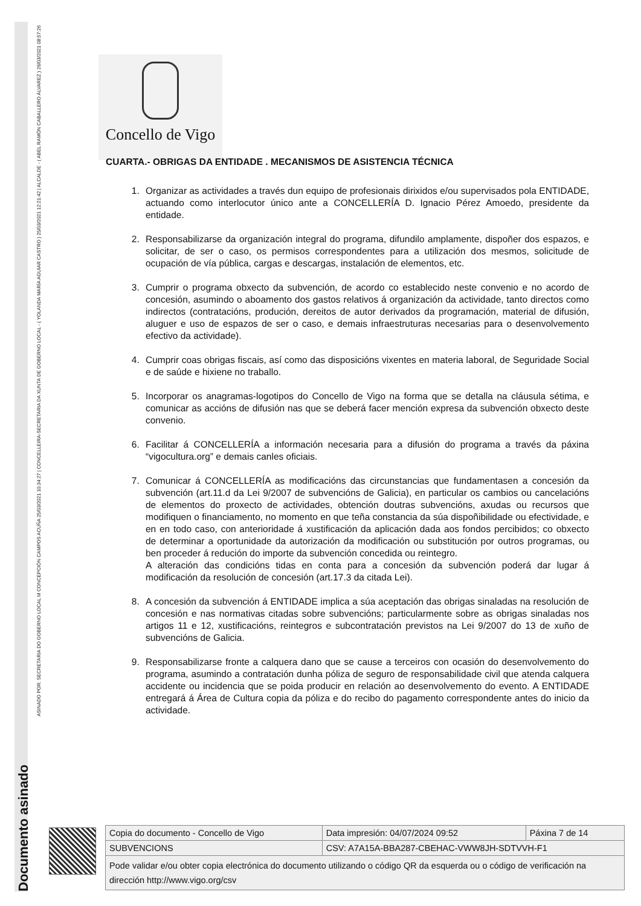Documento asinado
ASINADO POR: SECRETARIA DO GOBERNO LOCAL M CONCEPCIÓN CAMPOS ACUÑA 25/03/2021 10:34:27 | CONCELLEIRA-SECRETARIA DA XUNTA DE GOBERNO LOCAL - ( YOLANDA MARÍA AGUIAR CASTRO ) 25/03/2021 12:21:42 | ALCALDE - ( ABEL RAMÓN CABALLERO ÁLVAREZ ) 26/03/2021 08:57:26
Concello de Vigo
CUARTA.- OBRIGAS DA ENTIDADE . MECANISMOS DE ASISTENCIA TÉCNICA
1. Organizar as actividades a través dun equipo de profesionais dirixidos e/ou supervisados pola ENTIDADE, actuando como interlocutor único ante a CONCELLERÍA D. Ignacio Pérez Amoedo, presidente da entidade.
2. Responsabilizarse da organización integral do programa, difundilo amplamente, dispoñer dos espazos, e solicitar, de ser o caso, os permisos correspondentes para a utilización dos mesmos, solicitude de ocupación de vía pública, cargas e descargas, instalación de elementos, etc.
3. Cumprir o programa obxecto da subvención, de acordo co establecido neste convenio e no acordo de concesión, asumindo o aboamento dos gastos relativos á organización da actividade, tanto directos como indirectos (contratacións, produción, dereitos de autor derivados da programación, material de difusión, aluguer e uso de espazos de ser o caso, e demais infraestruturas necesarias para o desenvolvemento efectivo da actividade).
4. Cumprir coas obrigas fiscais, así como das disposicións vixentes en materia laboral, de Seguridade Social e de saúde e hixiene no traballo.
5. Incorporar os anagramas-logotipos do Concello de Vigo na forma que se detalla na cláusula sétima, e comunicar as accións de difusión nas que se deberá facer mención expresa da subvención obxecto deste convenio.
6. Facilitar á CONCELLERÍA a información necesaria para a difusión do programa a través da páxina “vigocultura.org” e demais canles oficiais.
7. Comunicar á CONCELLERÍA as modificacións das circunstancias que fundamentasen a concesión da subvención (art.11.d da Lei 9/2007 de subvencións de Galicia), en particular os cambios ou cancelacións de elementos do proxecto de actividades, obtención doutras subvencións, axudas ou recursos que modifiquen o financiamento, no momento en que teña constancia da súa dispoñibilidade ou efectividade, e en en todo caso, con anterioridade á xustificación da aplicación dada aos fondos percibidos; co obxecto de determinar a oportunidade da autorización da modificación ou substitución por outros programas, ou ben proceder á redución do importe da subvención concedida ou reintegro.
A alteración das condicións tidas en conta para a concesión da subvención poderá dar lugar á modificación da resolución de concesión (art.17.3 da citada Lei).
8. A concesión da subvención á ENTIDADE implica a súa aceptación das obrigas sinaladas na resolución de concesión e nas normativas citadas sobre subvencións; particularmente sobre as obrigas sinaladas nos artigos 11 e 12, xustificacións, reintegros e subcontratación previstos na Lei 9/2007 do 13 de xuño de subvencións de Galicia.
9. Responsabilizarse fronte a calquera dano que se cause a terceiros con ocasión do desenvolvemento do programa, asumindo a contratación dunha póliza de seguro de responsabilidade civil que atenda calquera accidente ou incidencia que se poida producir en relación ao desenvolvemento do evento. A ENTIDADE entregará á Área de Cultura copia da póliza e do recibo do pagamento correspondente antes do inicio da actividade.
| Copia do documento - Concello de Vigo | Data impresión: 04/07/2024 09:52 | Páxina 7 de 14 |
| SUBVENCIONS | CSV: A7A15A-BBA287-CBEHAC-VWW8JH-SDTVVH-F1 | |
| Pode validar e/ou obter copia electrónica do documento utilizando o código QR da esquerda ou o código de verificación na dirección http://www.vigo.org/csv | | |